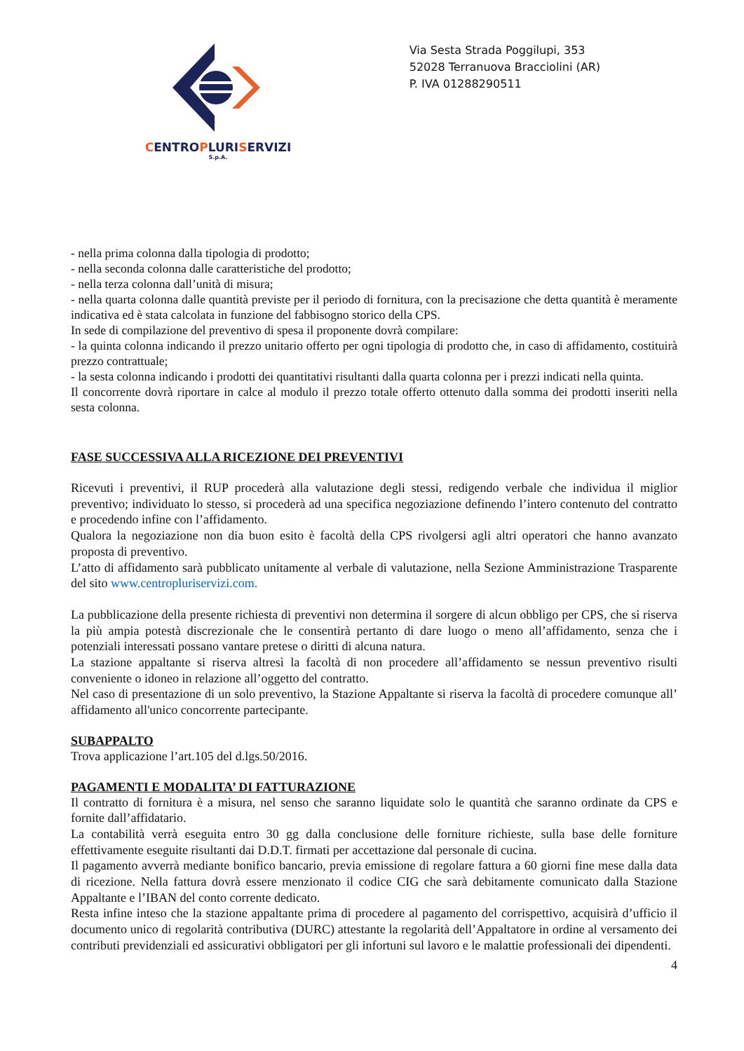CENTROPLURISERVIZI
S.p.A.
Via Sesta Strada Poggilupi, 353
52028 Terranuova Bracciolini (AR)
P. IVA 01288290511
- nella prima colonna dalla tipologia di prodotto;
- nella seconda colonna dalle caratteristiche del prodotto;
- nella terza colonna dall’unità di misura;
- nella quarta colonna dalle quantità previste per il periodo di fornitura, con la precisazione che detta quantità è meramente indicativa ed è stata calcolata in funzione del fabbisogno storico della CPS.
In sede di compilazione del preventivo di spesa il proponente dovrà compilare:
- la quinta colonna indicando il prezzo unitario offerto per ogni tipologia di prodotto che, in caso di affidamento, costituirà prezzo contrattuale;
- la sesta colonna indicando i prodotti dei quantitativi risultanti dalla quarta colonna per i prezzi indicati nella quinta.
Il concorrente dovrà riportare in calce al modulo il prezzo totale offerto ottenuto dalla somma dei prodotti inseriti nella sesta colonna.
FASE SUCCESSIVA ALLA RICEZIONE DEI PREVENTIVI
Ricevuti i preventivi, il RUP procederà alla valutazione degli stessi, redigendo verbale che individua il miglior preventivo; individuato lo stesso, si procederà ad una specifica negoziazione definendo l’intero contenuto del contratto e procedendo infine con l’affidamento.
Qualora la negoziazione non dia buon esito è facoltà della CPS rivolgersi agli altri operatori che hanno avanzato proposta di preventivo.
L’atto di affidamento sarà pubblicato unitamente al verbale di valutazione, nella Sezione Amministrazione Trasparente del sito www.centropluriservizi.com.
La pubblicazione della presente richiesta di preventivi non determina il sorgere di alcun obbligo per CPS, che si riserva la più ampia potestà discrezionale che le consentirà pertanto di dare luogo o meno all’affidamento, senza che i potenziali interessati possano vantare pretese o diritti di alcuna natura.
La stazione appaltante si riserva altresì la facoltà di non procedere all’affidamento se nessun preventivo risulti conveniente o idoneo in relazione all’oggetto del contratto.
Nel caso di presentazione di un solo preventivo, la Stazione Appaltante si riserva la facoltà di procedere comunque all’ affidamento all'unico concorrente partecipante.
SUBAPPALTO
Trova applicazione l’art.105 del d.lgs.50/2016.
PAGAMENTI E MODALITA’ DI FATTURAZIONE
Il contratto di fornitura è a misura, nel senso che saranno liquidate solo le quantità che saranno ordinate da CPS e fornite dall’affidatario.
La contabilità verrà eseguita entro 30 gg dalla conclusione delle forniture richieste, sulla base delle forniture effettivamente eseguite risultanti dai D.D.T. firmati per accettazione dal personale di cucina.
Il pagamento avverrà mediante bonifico bancario, previa emissione di regolare fattura a 60 giorni fine mese dalla data di ricezione. Nella fattura dovrà essere menzionato il codice CIG che sarà debitamente comunicato dalla Stazione Appaltante e l’IBAN del conto corrente dedicato.
Resta infine inteso che la stazione appaltante prima di procedere al pagamento del corrispettivo, acquisirà d’ufficio il documento unico di regolarità contributiva (DURC) attestante la regolarità dell’Appaltatore in ordine al versamento dei contributi previdenziali ed assicurativi obbligatori per gli infortuni sul lavoro e le malattie professionali dei dipendenti.
4